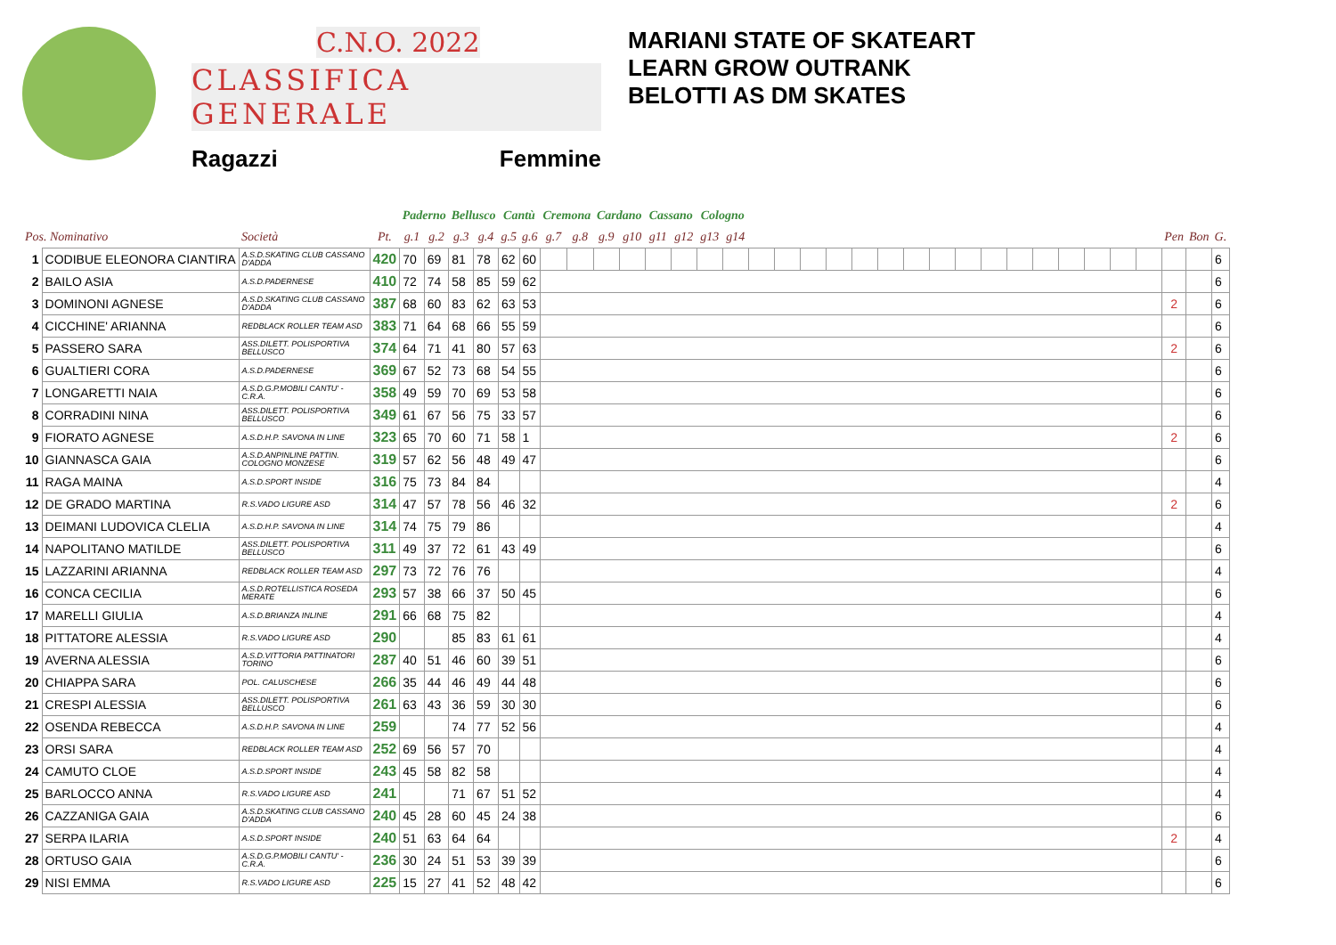C.N.O. 2022
CLASSIFICA GENERALE
Ragazzi Femmine
MARIANI STATE OF SKATEART
LEARN GROW OUTRANK
BELOTTI AS DM SKATES
| | | | | Paderno | | Bellusco | | Cantù | | Cremona | | Cardano | | Cassano | | Cologno | | | | | | | | | | | | | | | | | | | | |
| --- | --- | --- | --- | --- | --- | --- | --- | --- | --- | --- | --- | --- | --- | --- | --- | --- | --- | --- | --- | --- | --- | --- | --- | --- | --- | --- | --- | --- | --- | --- | --- | --- | --- | --- | --- | --- |
| Pos. Nominativo | | Società | Pt. | g.1 | g.2 | g.3 | g.4 | g.5 | g.6 | g.7 | g.8 | g.9 | g10 | g11 | g12 | g13 | g14 | | | | | | | | | | | | | | | | | Pen | Bon | G. |
| 1 | CODIBUE ELEONORA CIANTIRA | A.S.D.SKATING CLUB CASSANO D'ADDA | 420 | 70 | 69 | 81 | 78 | 62 | 60 | | | | | | | | | | | | | | | | | | | | | | | | | | | 6 |
| 2 | BAILO ASIA | A.S.D.PADERNESE | 410 | 72 | 74 | 58 | 85 | 59 | 62 | | | | | | | | | | | | | | | | | | | | | | | | | | | 6 |
| 3 | DOMINONI AGNESE | A.S.D.SKATING CLUB CASSANO D'ADDA | 387 | 68 | 60 | 83 | 62 | 63 | 53 | | | | | | | | | | | | | | | | | | | | | | | | | 2 | | 6 |
| 4 | CICCHINE' ARIANNA | REDBLACK ROLLER TEAM ASD | 383 | 71 | 64 | 68 | 66 | 55 | 59 | | | | | | | | | | | | | | | | | | | | | | | | | | | 6 |
| 5 | PASSERO SARA | ASS.DILETT. POLISPORTIVA BELLUSCO | 374 | 64 | 71 | 41 | 80 | 57 | 63 | | | | | | | | | | | | | | | | | | | | | | | | | 2 | | 6 |
| 6 | GUALTIERI CORA | A.S.D.PADERNESE | 369 | 67 | 52 | 73 | 68 | 54 | 55 | | | | | | | | | | | | | | | | | | | | | | | | | | | 6 |
| 7 | LONGARETTI NAIA | A.S.D.G.P.MOBILI CANTU' -C.R.A. | 358 | 49 | 59 | 70 | 69 | 53 | 58 | | | | | | | | | | | | | | | | | | | | | | | | | | | 6 |
| 8 | CORRADINI NINA | ASS.DILETT. POLISPORTIVA BELLUSCO | 349 | 61 | 67 | 56 | 75 | 33 | 57 | | | | | | | | | | | | | | | | | | | | | | | | | | | 6 |
| 9 | FIORATO AGNESE | A.S.D.H.P. SAVONA IN LINE | 323 | 65 | 70 | 60 | 71 | 58 | 1 | | | | | | | | | | | | | | | | | | | | | | | | | 2 | | 6 |
| 10 | GIANNASCA GAIA | A.S.D.ANPINLINE PATTIN. COLOGNO MONZESE | 319 | 57 | 62 | 56 | 48 | 49 | 47 | | | | | | | | | | | | | | | | | | | | | | | | | | | 6 |
| 11 | RAGA MAINA | A.S.D.SPORT INSIDE | 316 | 75 | 73 | 84 | 84 | | | | | | | | | | | | | | | | | | | | | | | | | | | | | 4 |
| 12 | DE GRADO MARTINA | R.S.VADO LIGURE ASD | 314 | 47 | 57 | 78 | 56 | 46 | 32 | | | | | | | | | | | | | | | | | | | | | | | | | 2 | | 6 |
| 13 | DEIMANI LUDOVICA CLELIA | A.S.D.H.P. SAVONA IN LINE | 314 | 74 | 75 | 79 | 86 | | | | | | | | | | | | | | | | | | | | | | | | | | | | | 4 |
| 14 | NAPOLITANO MATILDE | ASS.DILETT. POLISPORTIVA BELLUSCO | 311 | 49 | 37 | 72 | 61 | 43 | 49 | | | | | | | | | | | | | | | | | | | | | | | | | | | 6 |
| 15 | LAZZARINI ARIANNA | REDBLACK ROLLER TEAM ASD | 297 | 73 | 72 | 76 | 76 | | | | | | | | | | | | | | | | | | | | | | | | | | | | | 4 |
| 16 | CONCA CECILIA | A.S.D.ROTELLISTICA ROSEDA MERATE | 293 | 57 | 38 | 66 | 37 | 50 | 45 | | | | | | | | | | | | | | | | | | | | | | | | | | | 6 |
| 17 | MARELLI GIULIA | A.S.D.BRIANZA INLINE | 291 | 66 | 68 | 75 | 82 | | | | | | | | | | | | | | | | | | | | | | | | | | | | | 4 |
| 18 | PITTATORE ALESSIA | R.S.VADO LIGURE ASD | 290 | | | 85 | 83 | 61 | 61 | | | | | | | | | | | | | | | | | | | | | | | | | | | 4 |
| 19 | AVERNA ALESSIA | A.S.D.VITTORIA PATTINATORI TORINO | 287 | 40 | 51 | 46 | 60 | 39 | 51 | | | | | | | | | | | | | | | | | | | | | | | | | | | 6 |
| 20 | CHIAPPA SARA | POL. CALUSCHESE | 266 | 35 | 44 | 46 | 49 | 44 | 48 | | | | | | | | | | | | | | | | | | | | | | | | | | | 6 |
| 21 | CRESPI ALESSIA | ASS.DILETT. POLISPORTIVA BELLUSCO | 261 | 63 | 43 | 36 | 59 | 30 | 30 | | | | | | | | | | | | | | | | | | | | | | | | | | | 6 |
| 22 | OSENDA REBECCA | A.S.D.H.P. SAVONA IN LINE | 259 | | | 74 | 77 | 52 | 56 | | | | | | | | | | | | | | | | | | | | | | | | | | | 4 |
| 23 | ORSI SARA | REDBLACK ROLLER TEAM ASD | 252 | 69 | 56 | 57 | 70 | | | | | | | | | | | | | | | | | | | | | | | | | | | | | 4 |
| 24 | CAMUTO CLOE | A.S.D.SPORT INSIDE | 243 | 45 | 58 | 82 | 58 | | | | | | | | | | | | | | | | | | | | | | | | | | | | | 4 |
| 25 | BARLOCCO ANNA | R.S.VADO LIGURE ASD | 241 | | | 71 | 67 | 51 | 52 | | | | | | | | | | | | | | | | | | | | | | | | | | | 4 |
| 26 | CAZZANIGA GAIA | A.S.D.SKATING CLUB CASSANO D'ADDA | 240 | 45 | 28 | 60 | 45 | 24 | 38 | | | | | | | | | | | | | | | | | | | | | | | | | | | 6 |
| 27 | SERPA ILARIA | A.S.D.SPORT INSIDE | 240 | 51 | 63 | 64 | 64 | | | | | | | | | | | | | | | | | | | | | | | | | | | 2 | | 4 |
| 28 | ORTUSO GAIA | A.S.D.G.P.MOBILI CANTU' -C.R.A. | 236 | 30 | 24 | 51 | 53 | 39 | 39 | | | | | | | | | | | | | | | | | | | | | | | | | | | 6 |
| 29 | NISI EMMA | R.S.VADO LIGURE ASD | 225 | 15 | 27 | 41 | 52 | 48 | 42 | | | | | | | | | | | | | | | | | | | | | | | | | | | 6 |